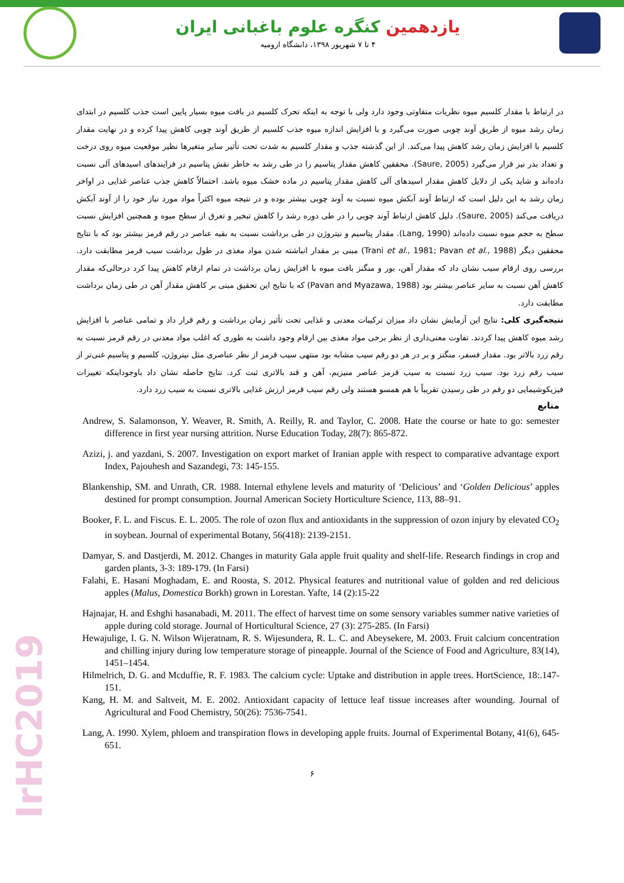یازدهمین کنگره علوم باغبانی ایران
۴ تا ۷ شهریور ۱۳۹۸، دانشگاه ارومیه
در ارتباط با مقدار کلسیم میوه نظریات متفاوتی وجود دارد ولی با توجه به اینکه تحرک کلسیم در بافت میوه بسیار پایین است جذب کلسیم در ابتدای زمان رشد میوه از طریق آوند چوبی صورت می‌گیرد و با افزایش اندازه میوه جذب کلسیم از طریق آوند چوبی کاهش پیدا کرده و در نهایت مقدار کلسیم با افزایش زمان رشد کاهش پیدا می‌کند. از این گذشته جذب و مقدار کلسیم به شدت تحت تأثیر سایر متغیرها نظیر موقعیت میوه روی درخت و تعداد بذر نیز قرار می‌گیرد (Saure, 2005). محققین کاهش مقدار پتاسیم را در طی رشد به خاطر نقش پتاسیم در فرایندهای اسیدهای آلی نسبت داده‌اند و شاید یکی از دلایل کاهش مقدار اسیدهای آلی کاهش مقدار پتاسیم در ماده خشک میوه باشد. احتمالاً کاهش جذب عناصر غذایی در اواخر زمان رشد به این دلیل است که ارتباط آوند آبکش میوه نسبت به آوند چوبی بیشتر بوده و در نتیجه میوه اکثراً مواد مورد نیاز خود را از آوند آبکش دریافت می‌کند (Saure, 2005). دلیل کاهش ارتباط آوند چوبی را در طی دوره رشد را کاهش تبخیر و تعرق از سطح میوه و همچنین افزایش نسبت سطح به حجم میوه نسبت داده‌اند (Lang, 1990). مقدار پتاسیم و نیتروژن در طی برداشت نسبت به بقیه عناصر در رقم قرمز بیشتر بود که با نتایج محققین دیگر (Trani et al., 1981; Pavan et al., 1988) مبنی بر مقدار انباشته شدن مواد مغذی در طول برداشت سیب قرمز مطابقت دارد. بررسی روی ارقام سیب نشان داد که مقدار آهن، بور و منگنز بافت میوه با افزایش زمان برداشت در تمام ارقام کاهش پیدا کرد درحالی‌که مقدار کاهش آهن نسبت به سایر عناصر بیشتر بود (Pavan and Myazawa, 1988) که با نتایج این تحقیق مبنی بر کاهش مقدار آهن در طی زمان برداشت مطابقت دارد.
نتیجه‌گیری کلی: نتایج این آزمایش نشان داد میزان ترکیبات معدنی و غذایی تحت تأثیر زمان برداشت و رقم قرار داد و تمامی عناصر با افزایش رشد میوه کاهش پیدا کردند. تفاوت معنی‌داری از نظر برخی مواد مغذی بین ارقام وجود داشت به طوری که اغلب مواد معدنی در رقم قرمز نسبت به رقم زرد بالاتر بود. مقدار فسفر، منگنز و بر در هر دو رقم سیب مشابه بود منتهی سیب قرمز از نظر عناصری مثل نیتروژن، کلسیم و پتاسیم غنی‌تر از سیب رقم زرد بود. سیب زرد نسبت به سیب قرمز عناصر منیزیم، آهن و قند بالاتری ثبت کرد. نتایج حاصله نشان داد باوجوداینکه تغییرات فیزیکوشیمایی دو رقم در طی رسیدن تقریباً با هم همسو هستند ولی رقم سیب قرمز ارزش غذایی بالاتری نسبت به سیب زرد دارد.
منابع
Andrew, S. Salamonson, Y. Weaver, R. Smith, A. Reilly, R. and Taylor, C. 2008. Hate the course or hate to go: semester difference in first year nursing attrition. Nurse Education Today, 28(7): 865-872.
Azizi, j. and yazdani, S. 2007. Investigation on export market of Iranian apple with respect to comparative advantage export Index, Pajouhesh and Sazandegi, 73: 145-155.
Blankenship, SM. and Unrath, CR. 1988. Internal ethylene levels and maturity of ‘Delicious’ and ‘Golden Delicious’ apples destined for prompt consumption. Journal American Society Horticulture Science, 113, 88–91.
Booker, F. L. and Fiscus. E. L. 2005. The role of ozon flux and antioxidants in the suppression of ozon injury by elevated CO<sub>2</sub> in soybean. Journal of experimental Botany, 56(418): 2139-2151.
Damyar, S. and Dastjerdi, M. 2012. Changes in maturity Gala apple fruit quality and shelf-life. Research findings in crop and garden plants, 3-3: 189-179. (In Farsi)
Falahi, E. Hasani Moghadam, E. and Roosta, S. 2012. Physical features and nutritional value of golden and red delicious apples (Malus, Domestica Borkh) grown in Lorestan. Yafte, 14 (2):15-22
Hajnajar, H. and Eshghi hasanabadi, M. 2011. The effect of harvest time on some sensory variables summer native varieties of apple during cold storage. Journal of Horticultural Science, 27 (3): 275-285. (In Farsi)
Hewajulige, I. G. N. Wilson Wijeratnam, R. S. Wijesundera, R. L. C. and Abeysekere, M. 2003. Fruit calcium concentration and chilling injury during low temperature storage of pineapple. Journal of the Science of Food and Agriculture, 83(14), 1451–1454.
Hilmelrich, D. G. and Mcduffie, R. F. 1983. The calcium cycle: Uptake and distribution in apple trees. HortScience, 18:.147-151.
Kang, H. M. and Saltveit, M. E. 2002. Antioxidant capacity of lettuce leaf tissue increases after wounding. Journal of Agricultural and Food Chemistry, 50(26): 7536-7541.
Lang, A. 1990. Xylem, phloem and transpiration flows in developing apple fruits. Journal of Experimental Botany, 41(6), 645-651.
۶
IrHC2019